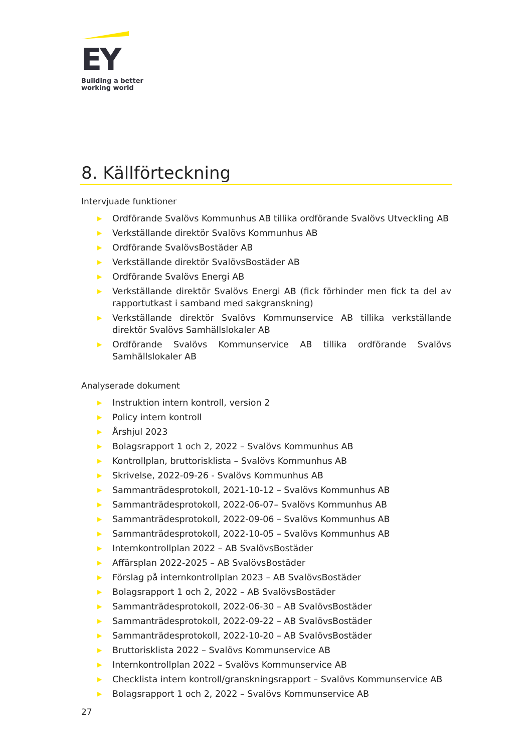EY
Building a better
working world
8. Källförteckning
Intervjuade funktioner
▶ Ordförande Svalövs Kommunhus AB tillika ordförande Svalövs Utveckling AB
▶ Verkställande direktör Svalövs Kommunhus AB
▶ Ordförande SvalövsBostäder AB
▶ Verkställande direktör SvalövsBostäder AB
▶ Ordförande Svalövs Energi AB
▶ Verkställande direktör Svalövs Energi AB (fick förhinder men fick ta del av rapportutkast i samband med sakgranskning)
▶ Verkställande direktör Svalövs Kommunservice AB tillika verkställande direktör Svalövs Samhällslokaler AB
▶ Ordförande Svalövs Kommunservice AB tillika ordförande Svalövs Samhällslokaler AB
Analyserade dokument
▶ Instruktion intern kontroll, version 2
▶ Policy intern kontroll
▶ Årshjul 2023
▶ Bolagsrapport 1 och 2, 2022 – Svalövs Kommunhus AB
▶ Kontrollplan, bruttorisklista – Svalövs Kommunhus AB
▶ Skrivelse, 2022-09-26 - Svalövs Kommunhus AB
▶ Sammanträdesprotokoll, 2021-10-12 – Svalövs Kommunhus AB
▶ Sammanträdesprotokoll, 2022-06-07– Svalövs Kommunhus AB
▶ Sammanträdesprotokoll, 2022-09-06 – Svalövs Kommunhus AB
▶ Sammanträdesprotokoll, 2022-10-05 – Svalövs Kommunhus AB
▶ Internkontrollplan 2022 – AB SvalövsBostäder
▶ Affärsplan 2022-2025 – AB SvalövsBostäder
▶ Förslag på internkontrollplan 2023 – AB SvalövsBostäder
▶ Bolagsrapport 1 och 2, 2022 – AB SvalövsBostäder
▶ Sammanträdesprotokoll, 2022-06-30 – AB SvalövsBostäder
▶ Sammanträdesprotokoll, 2022-09-22 – AB SvalövsBostäder
▶ Sammanträdesprotokoll, 2022-10-20 – AB SvalövsBostäder
▶ Bruttorisklista 2022 – Svalövs Kommunservice AB
▶ Internkontrollplan 2022 – Svalövs Kommunservice AB
▶ Checklista intern kontroll/granskningsrapport – Svalövs Kommunservice AB
▶ Bolagsrapport 1 och 2, 2022 – Svalövs Kommunservice AB
27